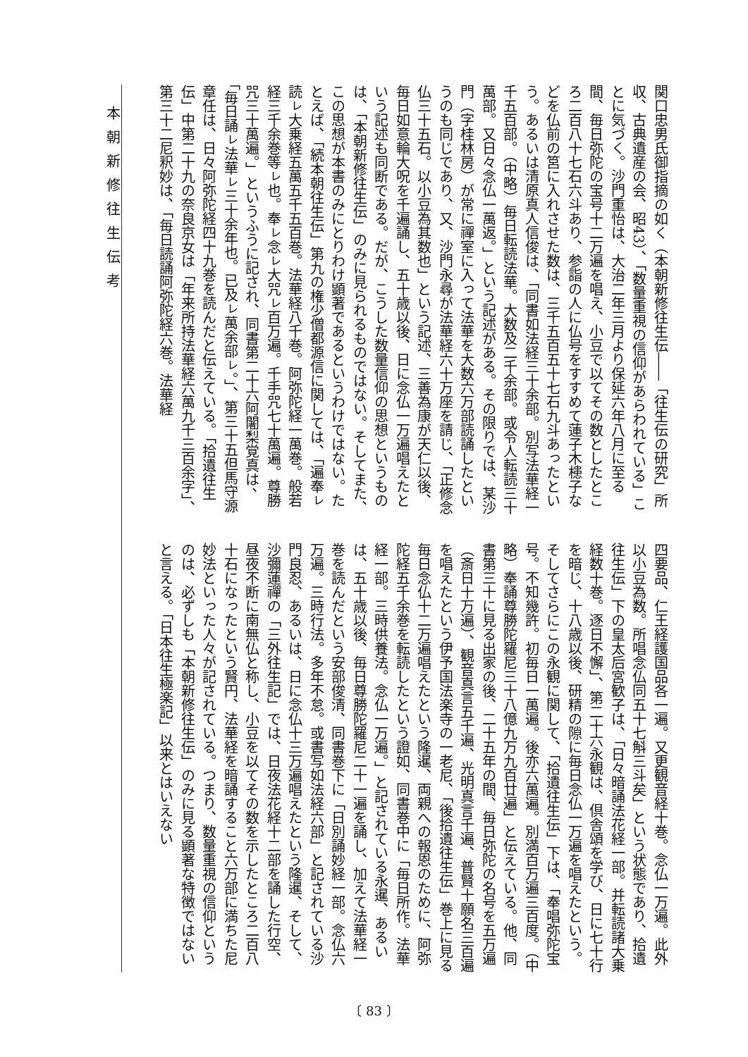本朝新修往生伝考
関口忠男氏御指摘の如く（本朝新修往生伝――「往生伝の研究」所収、古典遺産の会、昭43）、「数量重視の信仰があらわれている」ことに気づく。沙門重怡は、大治二年三月より保延六年八月に至る間、毎日弥陀の宝号十二万遍を唱え、小豆で以てその数としたところ二百八十七石六斗あり、参詣の人に仏号をすすめて蓮子木槵子などを仏前の筥に入れさせた数は、三千五百五十七石九斗あったという。あるいは清原真人信俊は、「同書如法経三十余部。別写法華経一千五百部。（中略）毎日転読法華。大数及二千余部。或令人転読三十萬部。又日々念仏一萬返。」という記述がある。その限りでは、某沙門（字桂林房）が常に禪室に入って法華を大数六万部読誦したというのも同じであり、又、沙門永尋が法華経六十万座を請じ、「正修念仏三十五石。以小豆為其数也」という記述、三善為康が天仁以後、毎日如意輪大呪を千遍誦し、五十歳以後、日に念仏一万遍唱えたという記述も同断である。だが、こうした数量信仰の思想というものは、「本朝新修往生伝」のみに見られるものではない。そしてまた、この思想が本書のみにとりわけ顕著であるというわけではない。たとえば、「続本朝往生伝」第九の権少僧都源信に関しては、「遍奉ㇾ読ㇾ大乗経五萬五千五百巻。法華経八千巻。阿弥陀経一萬巻。般若経三千余巻等ㇾ也。奉ㇾ念ㇾ大咒ㇾ百万遍。千手咒七十萬遍。尊勝咒三十萬遍。」というふうに記され、同書第二十六阿闍梨覚真は、「毎日誦ㇾ法華ㇾ三十余年也。已及ㇾ萬余部ㇾ。」、第三十五但馬守源章任は、日々阿弥陀経四十九巻を読んだと伝えている。「拾遺往生伝」中第二十九の奈良京女は「年来所持法華経六萬九千三百余字」、第三十二尼釈妙は、「毎日読誦阿弥陀経六巻。法華経
四要品、仁王経護国品各一遍。又更観音経十巻。念仏一万遍。此外以小豆為数。所唱念仏同五十七斛三斗矣」という状態であり、拾遺往生伝」下の皇太后宮歓子は、「日々暗誦法花経一部。并転読諸大乗経数十巻。逐日不懈」、第二十六永観は、倶舎頌を学び、日に七十行を暗じ、十八歳以後、研精の隙に毎日念仏一万遍を唱えたという。そしてさらにこの永観に関して、「拾遺往生伝」下は、「奉唱弥陀宝号。不知幾許。初毎日一萬遍。後亦六萬遍。別満百万遍三百度。（中略）奉誦尊勝陀羅尼三十八億九万九百廿遍」と伝えている。他、同書第三十に見る出家の後、二十五年の間、毎日弥陀の名号を五万遍（斎日十万遍）、観音真言五千遍、光明真言千遍、普賢十願名三百遍を唱えたという伊予国法楽寺の一老尼、「後拾遺往生伝」巻上に見る毎日念仏十二万遍唱えたという隆暹、両親への報恩のために、阿弥陀経五千余巻を転読したという證如、同書巻中に「毎日所作。法華経一部。三時供養法。念仏一万遍。」と記されている永暹、あるいは、五十歳以後、毎日尊勝陀羅尼二十一遍を誦し、加えて法華経一巻を読んだという安部俊清、同書巻下に「日別誦妙経一部。念仏六万遍。三時行法。多年不怠。或書写如法経六部」と記されている沙門良忍、あるいは、日に念仏十三万遍唱えたという隆暹、そして、沙彌蓮禪の「三外往生記」では、日夜法花経十二部を誦した行空、昼夜不断に南無仏と称し、小豆を以てその数を示したところ二百八十石になったという賢円、法華経を暗誦すること六万部に満ちた尼妙法といった人々が記されている。つまり、数量重視の信仰というのは、必ずしも「本朝新修往生伝」のみに見る顕著な特徴ではないと言える。「日本往生極楽記」以来とはいえない
〔 83 〕